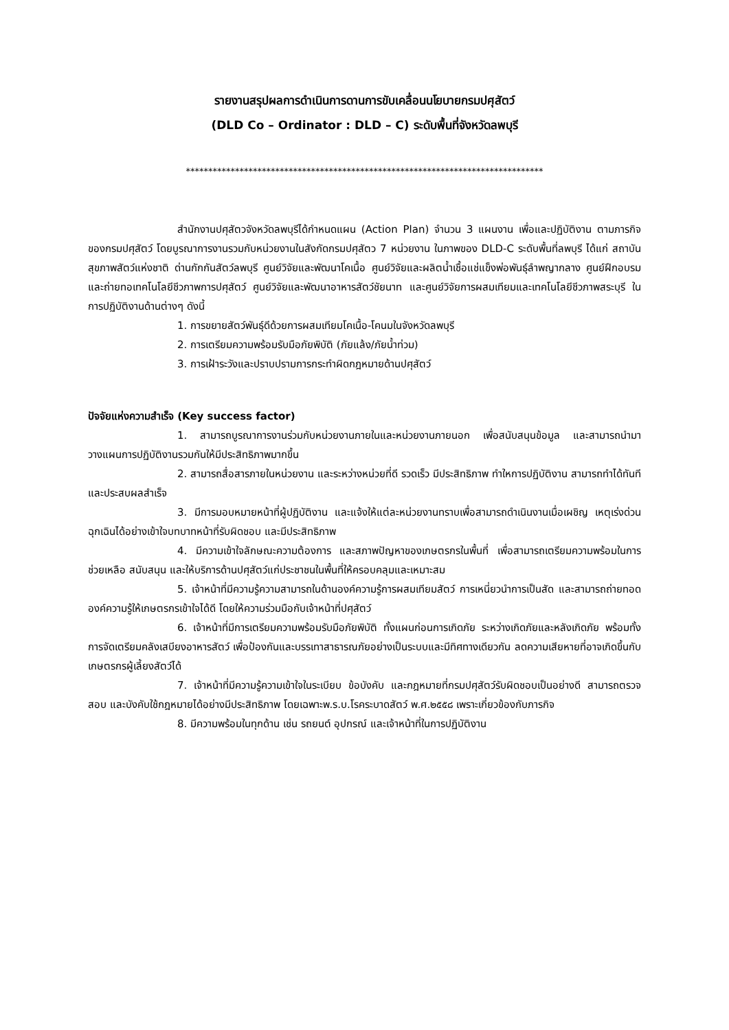รายงานสรุปผลการดำเนินการดานการขับเคลื่อนนโยบายกรมปศุสัตว์
(DLD Co – Ordinator : DLD – C) ระดับพื้นที่จังหวัดลพบุรี
********************************************************************************
สำนักงานปศุสัตวจังหวัดลพบุรีได้กำหนดแผน (Action Plan) จำนวน 3 แผนงาน เพื่อและปฏิบัติงาน ตามภารกิจของกรมปศุสัตว์ โดยบูรณาการงานรวมกับหน่วยงานในสังกัดกรมปศุสัตว 7 หน่วยงาน ในภาพของ DLD-C ระดับพื้นที่ลพบุรี ได้แก่ สถาบันสุขภาพสัตว์แห่งชาติ ด่านกักกันสัตว์ลพบุรี ศูนย์วิจัยและพัฒนาโคเนื้อ ศูนย์วิจัยและผลิตน้ำเชื้อแช่แข็งพ่อพันธุ์ลำพญากลาง ศูนย์ฝึกอบรมและถ่ายทอเทคโนโลยีชีวภาพการปศุสัตว์ ศูนย์วิจัยและพัฒนาอาหารสัตว์ชัยนาท และศูนย์วิจัยการผสมเทียมและเทคโนโลยีชีวภาพสระบุรี ในการปฏิบัติงานด้านต่างๆ ดังนี้
1. การขยายสัตว์พันธุ์ดีด้วยการผสมเทียมโคเนื้อ-โคนมในจังหวัดลพบุรี
2. การเตรียมความพร้อมรับมือภัยพิบัติ (ภัยแล้ง/ภัยน้ำท่วม)
3. การเฝ้าระวังและปราบปรามการกระทำผิดกฎหมายด้านปศุสัตว์
ปัจจัยแห่งความสำเร็จ (Key success factor)
1. สามารถบูรณาการงานร่วมกับหน่วยงานภายในและหน่วยงานภายนอก เพื่อสนับสนุนข้อมูล และสามารถนำมาวางแผนการปฏิบัติงานรวมกันให้มีประสิทธิภาพมากขึ้น
2. สามารถสื่อสารภายในหน่วยงาน และระหว่างหน่วยที่ดี รวดเร็ว มีประสิทธิภาพ ทำใหการปฏิบัติงาน สามารถทำได้ทันที และประสบผลสำเร็จ
3. มีการมอบหมายหน้าที่ผู้ปฏิบัติงาน และแจ้งให้แต่ละหน่วยงานทราบเพื่อสามารถดำเนินงานเมื่อเผชิญ เหตุเร่งด่วน ฉุกเฉินได้อย่างเข้าใจบทบาทหน้าที่รับผิดชอบ และมีประสิทธิภาพ
4. มีความเข้าใจลักษณะความต้องการ และสภาพปัญหาของเกษตรกรในพื้นที่ เพื่อสามารถเตรียมความพร้อมในการช่วยเหลือ สนับสนุน และให้บริการด้านปศุสัตว์แก่ประชาชนในพื้นที่ให้ครอบคลุมและเหมาะสม
5. เจ้าหน้าที่มีความรู้ความสามารถในด้านองค์ความรู้การผสมเทียมสัตว์ การเหนี่ยวนำการเป็นสัด และสามารถถ่ายทอดองค์ความรู้ให้เกษตรกรเข้าใจได้ดี โดยให้ความร่วมมือกับเจ้าหน้าที่ปศุสัตว์
6. เจ้าหน้าที่มีการเตรียมความพร้อมรับมือภัยพิบัติ ทั้งแผนก่อนการเกิดภัย ระหว่างเกิดภัยและหลังเกิดภัย พร้อมทั้งการจัดเตรียมคลังเสบียงอาหารสัตว์ เพื่อป้องกันและบรรเทาสาธารณภัยอย่างเป็นระบบและมีทิศทางเดียวกัน ลดความเสียหายที่อาจเกิดขึ้นกับเกษตรกรผู้เลี้ยงสัตว์ได้
7. เจ้าหน้าที่มีความรู้ความเข้าใจในระเบียบ ข้อบังคับ และกฎหมายที่กรมปศุสัตว์รับผิดชอบเป็นอย่างดี สามารถตรวจสอบ และบังคับใช้กฎหมายได้อย่างมีประสิทธิภาพ โดยเฉพาะพ.ร.บ.โรคระบาดสัตว์ พ.ศ.๒๕๕๘ เพราะเกี่ยวข้องกับภารกิจ
8. มีความพร้อมในทุกด้าน เช่น รถยนต์ อุปกรณ์ และเจ้าหน้าที่ในการปฏิบัติงาน